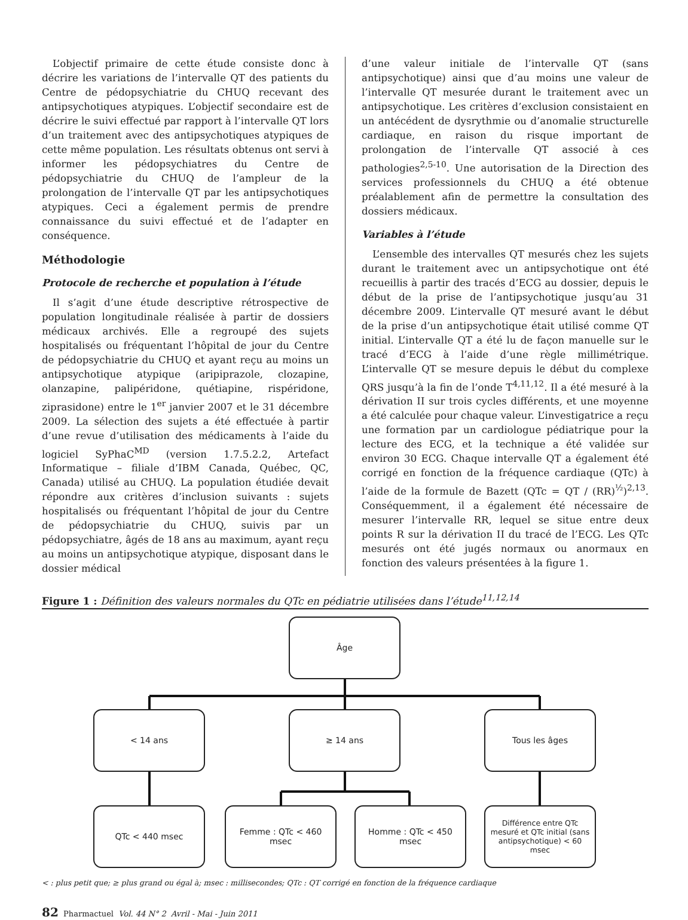L’objectif primaire de cette étude consiste donc à décrire les variations de l’intervalle QT des patients du Centre de pédopsychiatrie du CHUQ recevant des antipsychotiques atypiques. L’objectif secondaire est de décrire le suivi effectué par rapport à l’intervalle QT lors d’un traitement avec des antipsychotiques atypiques de cette même population. Les résultats obtenus ont servi à informer les pédopsychiatres du Centre de pédopsychiatrie du CHUQ de l’ampleur de la prolongation de l’intervalle QT par les antipsychotiques atypiques. Ceci a également permis de prendre connaissance du suivi effectué et de l’adapter en conséquence.
Méthodologie
Protocole de recherche et population à l’étude
Il s’agit d’une étude descriptive rétrospective de population longitudinale réalisée à partir de dossiers médicaux archivés. Elle a regroupé des sujets hospitalisés ou fréquentant l’hôpital de jour du Centre de pédopsychiatrie du CHUQ et ayant reçu au moins un antipsychotique atypique (aripiprazole, clozapine, olanzapine, palipéridone, quétiapine, rispéridone, ziprasidone) entre le 1<sup>er</sup> janvier 2007 et le 31 décembre 2009. La sélection des sujets a été effectuée à partir d’une revue d’utilisation des médicaments à l’aide du logiciel SyPhaC<sup>MD</sup> (version 1.7.5.2.2, Artefact Informatique – filiale d’IBM Canada, Québec, QC, Canada) utilisé au CHUQ. La population étudiée devait répondre aux critères d’inclusion suivants : sujets hospitalisés ou fréquentant l’hôpital de jour du Centre de pédopsychiatrie du CHUQ, suivis par un pédopsychiatre, âgés de 18 ans au maximum, ayant reçu au moins un antipsychotique atypique, disposant dans le dossier médical
d’une valeur initiale de l’intervalle QT (sans antipsychotique) ainsi que d’au moins une valeur de l’intervalle QT mesurée durant le traitement avec un antipsychotique. Les critères d’exclusion consistaient en un antécédent de dysrythmie ou d’anomalie structurelle cardiaque, en raison du risque important de prolongation de l’intervalle QT associé à ces pathologies<sup>2,5-10</sup>. Une autorisation de la Direction des services professionnels du CHUQ a été obtenue préalablement afin de permettre la consultation des dossiers médicaux.
Variables à l’étude
L’ensemble des intervalles QT mesurés chez les sujets durant le traitement avec un antipsychotique ont été recueillis à partir des tracés d’ECG au dossier, depuis le début de la prise de l’antipsychotique jusqu’au 31 décembre 2009. L’intervalle QT mesuré avant le début de la prise d’un antipsychotique était utilisé comme QT initial. L’intervalle QT a été lu de façon manuelle sur le tracé d’ECG à l’aide d’une règle millimétrique. L’intervalle QT se mesure depuis le début du complexe QRS jusqu’à la fin de l’onde T<sup>4,11,12</sup>. Il a été mesuré à la dérivation II sur trois cycles différents, et une moyenne a été calculée pour chaque valeur. L’investigatrice a reçu une formation par un cardiologue pédiatrique pour la lecture des ECG, et la technique a été validée sur environ 30 ECG. Chaque intervalle QT a également été corrigé en fonction de la fréquence cardiaque (QTc) à l’aide de la formule de Bazett (QTc = QT / (RR)<sup>½</sup>)<sup>2,13</sup>. Conséquemment, il a également été nécessaire de mesurer l’intervalle RR, lequel se situe entre deux points R sur la dérivation II du tracé de l’ECG. Les QTc mesurés ont été jugés normaux ou anormaux en fonction des valeurs présentées à la figure 1.
Figure 1 : Définition des valeurs normales du QTc en pédiatrie utilisées dans l’étude<sup>11,12,14</sup>
Âge
< 14 ans ≥ 14 ans Tous les âges
QTc < 440 msec Femme : QTc < 460 msec Homme : QTc < 450 msec
Différence entre QTc mesuré et QTc initial (sans antipsychotique) < 60 msec
< : plus petit que; ≥ plus grand ou égal à; msec : millisecondes; QTc : QT corrigé en fonction de la fréquence cardiaque
82 Pharmactuel Vol. 44 N° 2 Avril - Mai - Juin 2011